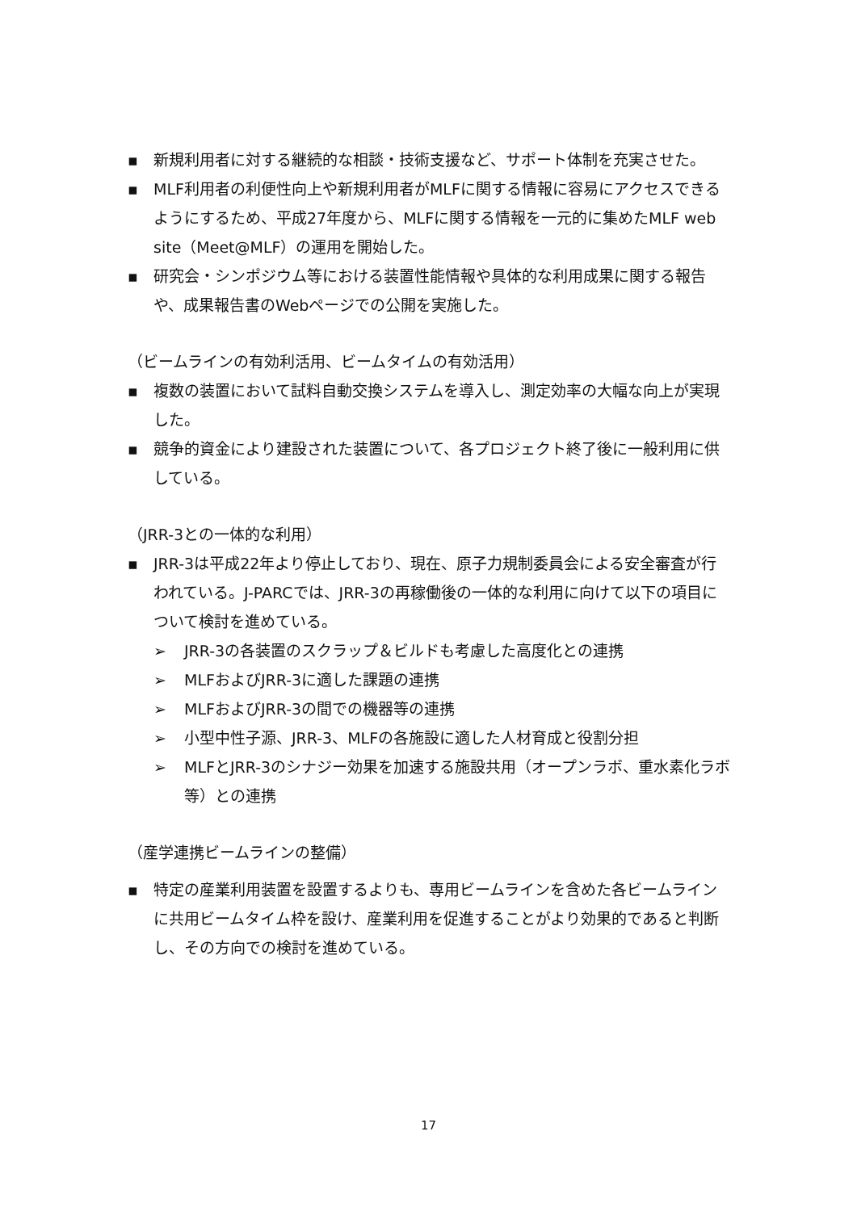▪ 新規利用者に対する継続的な相談・技術支援など、サポート体制を充実させた。
▪ MLF利用者の利便性向上や新規利用者がMLFに関する情報に容易にアクセスできるようにするため、平成27年度から、MLFに関する情報を一元的に集めたMLF web site（Meet@MLF）の運用を開始した。
▪ 研究会・シンポジウム等における装置性能情報や具体的な利用成果に関する報告や、成果報告書のWebページでの公開を実施した。
（ビームラインの有効利活用、ビームタイムの有効活用）
▪ 複数の装置において試料自動交換システムを導入し、測定効率の大幅な向上が実現した。
▪ 競争的資金により建設された装置について、各プロジェクト終了後に一般利用に供している。
（JRR-3との一体的な利用）
▪ JRR-3は平成22年より停止しており、現在、原子力規制委員会による安全審査が行われている。J-PARCでは、JRR-3の再稼働後の一体的な利用に向けて以下の項目について検討を進めている。
➢ JRR-3の各装置のスクラップ＆ビルドも考慮した高度化との連携
➢ MLFおよびJRR-3に適した課題の連携
➢ MLFおよびJRR-3の間での機器等の連携
➢ 小型中性子源、JRR-3、MLFの各施設に適した人材育成と役割分担
➢ MLFとJRR-3のシナジー効果を加速する施設共用（オープンラボ、重水素化ラボ等）との連携
（産学連携ビームラインの整備）
▪ 特定の産業利用装置を設置するよりも、専用ビームラインを含めた各ビームラインに共用ビームタイム枠を設け、産業利用を促進することがより効果的であると判断し、その方向での検討を進めている。
17